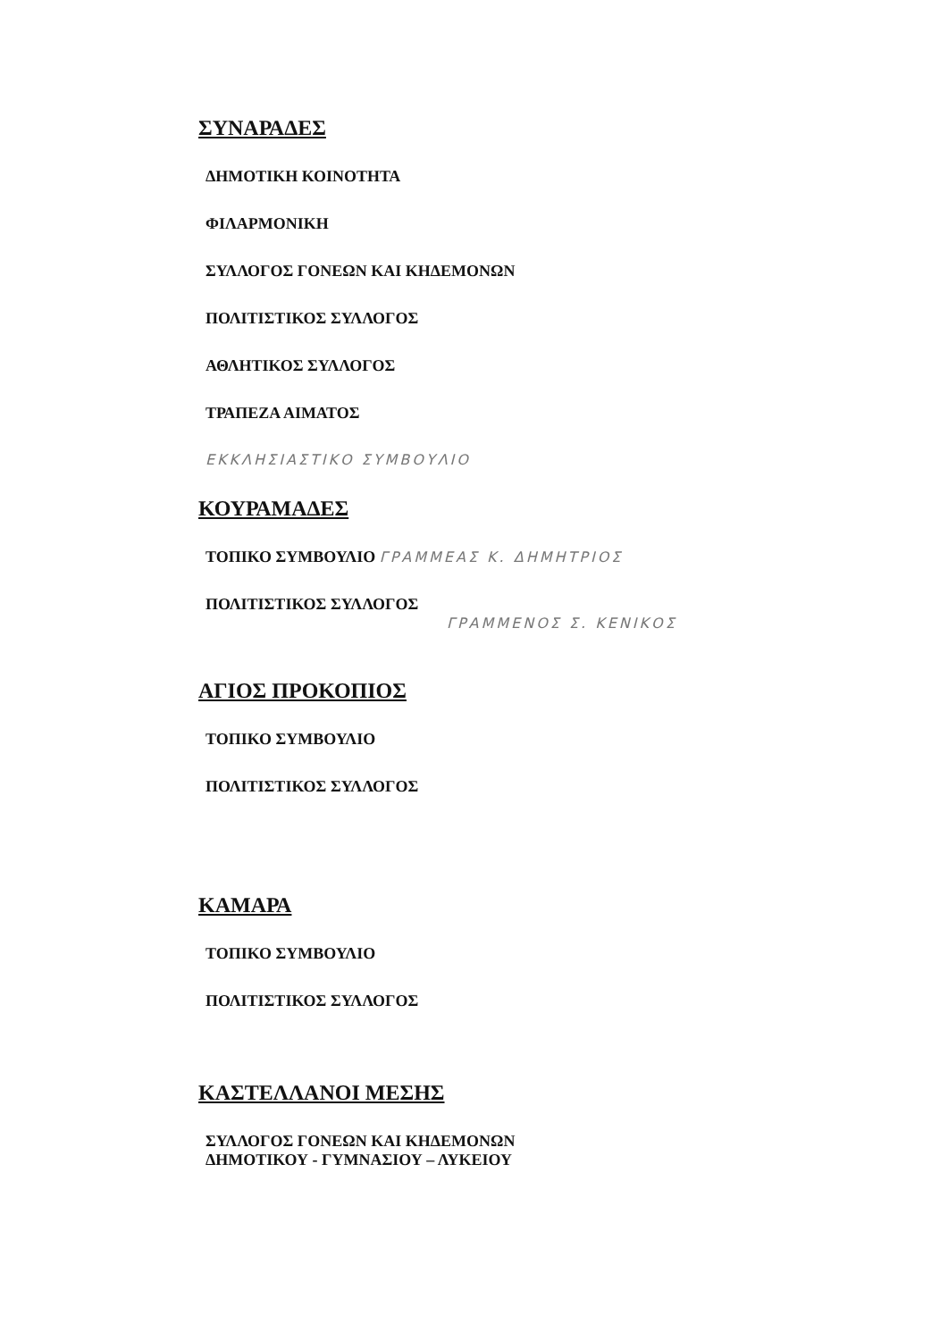ΣΥΝΑΡΑΔΕΣ
ΔΗΜΟΤΙΚΗ ΚΟΙΝΟΤΗΤΑ
ΦΙΛΑΡΜΟΝΙΚΗ
ΣΥΛΛΟΓΟΣ ΓΟΝΕΩΝ ΚΑΙ ΚΗΔΕΜΟΝΩΝ
ΠΟΛΙΤΙΣΤΙΚΟΣ ΣΥΛΛΟΓΟΣ
ΑΘΛΗΤΙΚΟΣ ΣΥΛΛΟΓΟΣ
ΤΡΑΠΕΖΑ ΑΙΜΑΤΟΣ
ΕΚΚΛΗΣΙΑΣΤΙΚΟ ΣΥΜΒΟΥΛΙΟ
ΚΟΥΡΑΜΑΔΕΣ
ΤΟΠΙΚΟ ΣΥΜΒΟΥΛΙΟ ΓΡΑΜΜΕΑΣ Κ. ΔΗΜΗΤΡΙΟΣ
ΠΟΛΙΤΙΣΤΙΚΟΣ ΣΥΛΛΟΓΟΣ
ΓΡΑΜΜΕΝΟΣ Σ. ΚΕΝΙΚΟΣ
ΑΓΙΟΣ ΠΡΟΚΟΠΙΟΣ
ΤΟΠΙΚΟ ΣΥΜΒΟΥΛΙΟ
ΠΟΛΙΤΙΣΤΙΚΟΣ ΣΥΛΛΟΓΟΣ
ΚΑΜΑΡΑ
ΤΟΠΙΚΟ ΣΥΜΒΟΥΛΙΟ
ΠΟΛΙΤΙΣΤΙΚΟΣ ΣΥΛΛΟΓΟΣ
ΚΑΣΤΕΛΛΑΝΟΙ ΜΕΣΗΣ
ΣΥΛΛΟΓΟΣ ΓΟΝΕΩΝ ΚΑΙ ΚΗΔΕΜΟΝΩΝ
ΔΗΜΟΤΙΚΟΥ - ΓΥΜΝΑΣΙΟΥ – ΛΥΚΕΙΟΥ